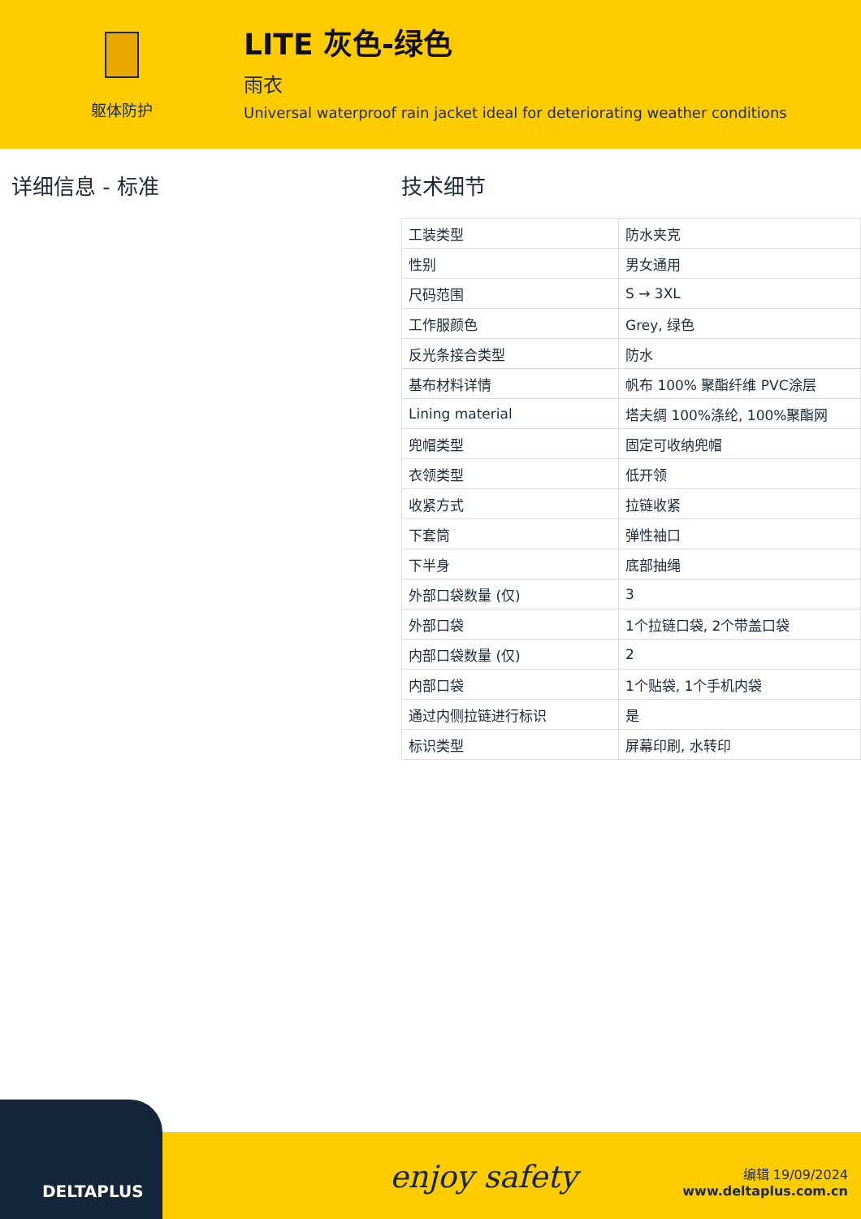躯体防护
LITE 灰色-绿色
雨衣
Universal waterproof rain jacket ideal for deteriorating weather conditions
详细信息 - 标准 技术细节
| 工装类型 | 防水夹克 |
| 性别 | 男女通用 |
| 尺码范围 | S → 3XL |
| 工作服颜色 | Grey, 绿色 |
| 反光条接合类型 | 防水 |
| 基布材料详情 | 帆布 100% 聚酯纤维 PVC涂层 |
| Lining material | 塔夫绸 100%涤纶, 100%聚酯网 |
| 兜帽类型 | 固定可收纳兜帽 |
| 衣领类型 | 低开领 |
| 收紧方式 | 拉链收紧 |
| 下套筒 | 弹性袖口 |
| 下半身 | 底部抽绳 |
| 外部口袋数量 (仅) | 3 |
| 外部口袋 | 1个拉链口袋, 2个带盖口袋 |
| 内部口袋数量 (仅) | 2 |
| 内部口袋 | 1个贴袋, 1个手机内袋 |
| 通过内侧拉链进行标识 | 是 |
| 标识类型 | 屏幕印刷, 水转印 |
DELTAPLUS enjoy safety
编辑 19/09/2024
www.deltaplus.com.cn